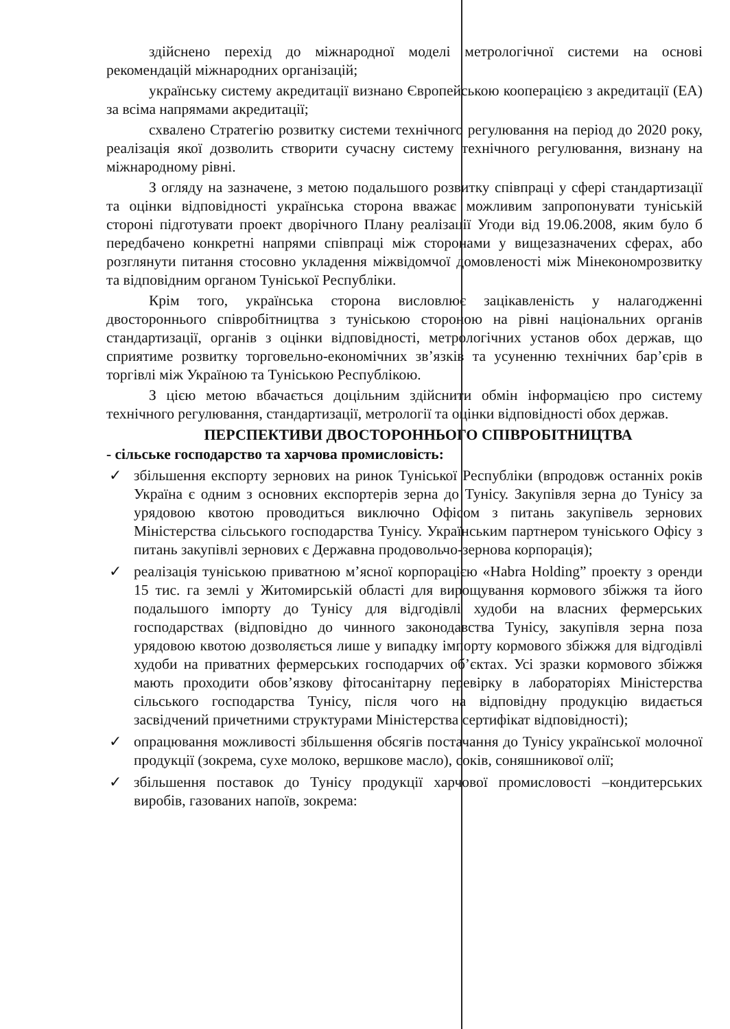здійснено перехід до міжнародної моделі метрологічної системи на основі рекомендацій міжнародних організацій;
українську систему акредитації визнано Європейською кооперацією з акредитації (EA) за всіма напрямами акредитації;
схвалено Стратегію розвитку системи технічного регулювання на період до 2020 року, реалізація якої дозволить створити сучасну систему технічного регулювання, визнану на міжнародному рівні.
З огляду на зазначене, з метою подальшого розвитку співпраці у сфері стандартизації та оцінки відповідності українська сторона вважає можливим запропонувати туніській стороні підготувати проект дворічного Плану реалізації Угоди від 19.06.2008, яким було б передбачено конкретні напрями співпраці між сторонами у вищезазначених сферах, або розглянути питання стосовно укладення міжвідомчої домовленості між Мінекономрозвитку та відповідним органом Туніської Республіки.
Крім того, українська сторона висловлює зацікавленість у налагодженні двостороннього співробітництва з туніською стороною на рівні національних органів стандартизації, органів з оцінки відповідності, метрологічних установ обох держав, що сприятиме розвитку торговельно-економічних зв’язків та усуненню технічних бар’єрів в торгівлі між Україною та Туніською Республікою.
З цією метою вбачається доцільним здійснити обмін інформацією про систему технічного регулювання, стандартизації, метрології та оцінки відповідності обох держав.
ПЕРСПЕКТИВИ ДВОСТОРОННЬОГО СПІВРОБІТНИЦТВА
- сільське господарство та харчова промисловість:
✓ збільшення експорту зернових на ринок Туніської Республіки (впродовж останніх років Україна є одним з основних експортерів зерна до Тунісу. Закупівля зерна до Тунісу за урядовою квотою проводиться виключно Офісом з питань закупівель зернових Міністерства сільського господарства Тунісу. Українським партнером туніського Офісу з питань закупівлі зернових є Державна продовольчо-зернова корпорація);
✓ реалізація туніською приватною м’ясної корпорацією «Habra Holding” проекту з оренди 15 тис. га землі у Житомирській області для вирощування кормового збіжжя та його подальшого імпорту до Тунісу для відгодівлі худоби на власних фермерських господарствах (відповідно до чинного законодавства Тунісу, закупівля зерна поза урядовою квотою дозволяється лише у випадку імпорту кормового збіжжя для відгодівлі худоби на приватних фермерських господарчих об’єктах. Усі зразки кормового збіжжя мають проходити обов’язкову фітосанітарну перевірку в лабораторіях Міністерства сільського господарства Тунісу, після чого на відповідну продукцію видається засвідчений причетними структурами Міністерства сертифікат відповідності);
✓ опрацювання можливості збільшення обсягів постачання до Тунісу української молочної продукції (зокрема, сухе молоко, вершкове масло), соків, соняшникової олії;
✓ збільшення поставок до Тунісу продукції харчової промисловості –кондитерських виробів, газованих напоїв, зокрема: